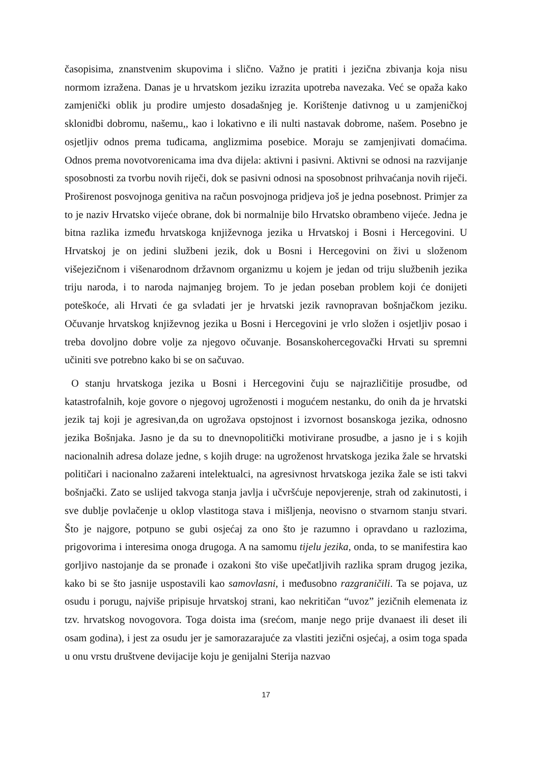časopisima, znanstvenim skupovima i slično. Važno je pratiti i jezična zbivanja koja nisu normom izražena. Danas je u hrvatskom jeziku izrazita upotreba navezaka. Već se opaža kako zamjenički oblik ju prodire umjesto dosadašnjeg je. Korištenje dativnog u u zamjeničkoj sklonidbi dobromu, našemu,, kao i lokativno e ili nulti nastavak dobrome, našem. Posebno je osjetljiv odnos prema tuđicama, anglizmima posebice. Moraju se zamjenjivati domaćima. Odnos prema novotvorenicama ima dva dijela: aktivni i pasivni. Aktivni se odnosi na razvijanje sposobnosti za tvorbu novih riječi, dok se pasivni odnosi na sposobnost prihvaćanja novih riječi. Proširenost posvojnoga genitiva na račun posvojnoga pridjeva još je jedna posebnost. Primjer za to je naziv Hrvatsko vijeće obrane, dok bi normalnije bilo Hrvatsko obrambeno vijeće. Jedna je bitna razlika između hrvatskoga književnoga jezika u Hrvatskoj i Bosni i Hercegovini. U Hrvatskoj je on jedini službeni jezik, dok u Bosni i Hercegovini on živi u složenom višejezičnom i višenarodnom državnom organizmu u kojem je jedan od triju službenih jezika triju naroda, i to naroda najmanjeg brojem. To je jedan poseban problem koji će donijeti poteškoće, ali Hrvati će ga svladati jer je hrvatski jezik ravnopravan bošnjačkom jeziku. Očuvanje hrvatskog književnog jezika u Bosni i Hercegovini je vrlo složen i osjetljiv posao i treba dovoljno dobre volje za njegovo očuvanje. Bosanskohercegovački Hrvati su spremni učiniti sve potrebno kako bi se on sačuvao.
O stanju hrvatskoga jezika u Bosni i Hercegovini čuju se najrazličitije prosudbe, od katastrofalnih, koje govore o njegovoj ugroženosti i mogućem nestanku, do onih da je hrvatski jezik taj koji je agresivan,da on ugrožava opstojnost i izvornost bosanskoga jezika, odnosno jezika Bošnjaka. Jasno je da su to dnevnopolitički motivirane prosudbe, a jasno je i s kojih nacionalnih adresa dolaze jedne, s kojih druge: na ugroženost hrvatskoga jezika žale se hrvatski političari i nacionalno zažareni intelektualci, na agresivnost hrvatskoga jezika žale se isti takvi bošnjački. Zato se uslijed takvoga stanja javlja i učvršćuje nepovjerenje, strah od zakinutosti, i sve dublje povlačenje u oklop vlastitoga stava i mišljenja, neovisno o stvarnom stanju stvari. Što je najgore, potpuno se gubi osjećaj za ono što je razumno i opravdano u razlozima, prigovorima i interesima onoga drugoga. A na samomu tijelu jezika, onda, to se manifestira kao gorljivo nastojanje da se pronađe i ozakoni što više upečatljivih razlika spram drugog jezika, kako bi se što jasnije uspostavili kao samovlasni, i međusobno razgraničili. Ta se pojava, uz osudu i porugu, najviše pripisuje hrvatskoj strani, kao nekritičan “uvoz” jezičnih elemenata iz tzv. hrvatskog novogovora. Toga doista ima (srećom, manje nego prije dvanaest ili deset ili osam godina), i jest za osudu jer je samorazarajuće za vlastiti jezični osjećaj, a osim toga spada u onu vrstu društvene devijacije koju je genijalni Sterija nazvao
17